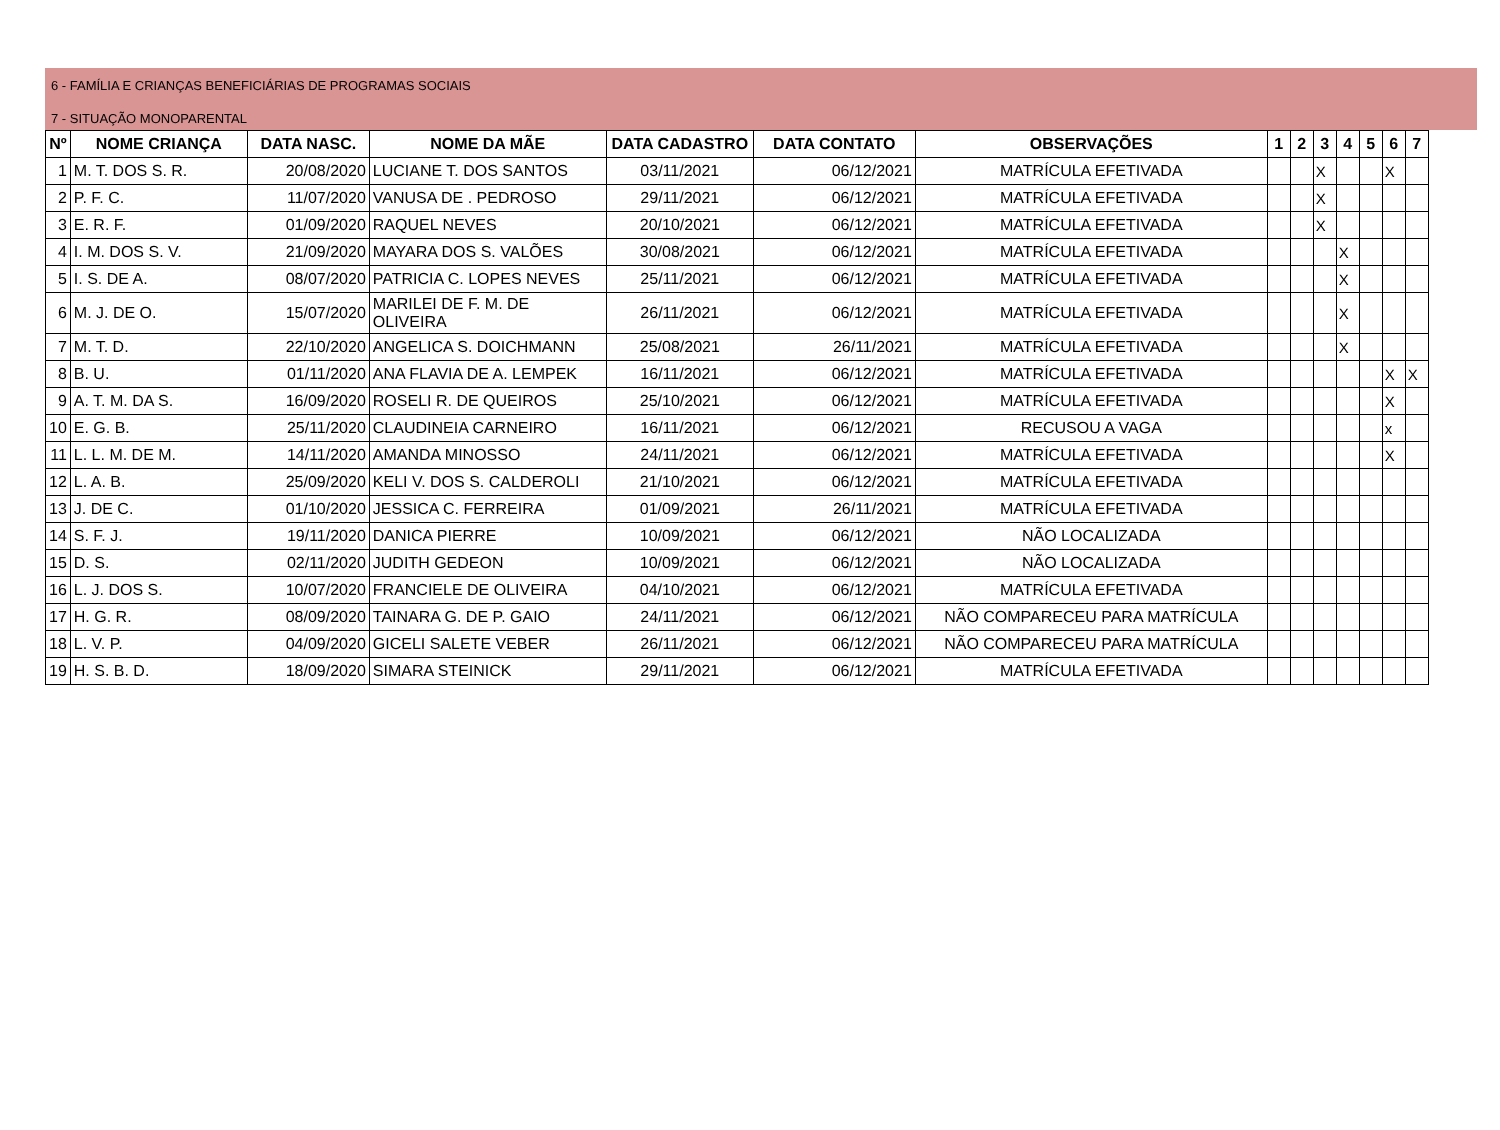6 - FAMÍLIA E CRIANÇAS BENEFICIÁRIAS DE PROGRAMAS SOCIAIS
7 - SITUAÇÃO MONOPARENTAL
| Nº | NOME CRIANÇA | DATA NASC. | NOME DA MÃE | DATA CADASTRO | DATA CONTATO | OBSERVAÇÕES | 1 | 2 | 3 | 4 | 5 | 6 | 7 |
| --- | --- | --- | --- | --- | --- | --- | --- | --- | --- | --- | --- | --- | --- |
| 1 | M. T. DOS S. R. | 20/08/2020 | LUCIANE T. DOS SANTOS | 03/11/2021 | 06/12/2021 | MATRÍCULA EFETIVADA | | | X | | | X | |
| 2 | P. F. C. | 11/07/2020 | VANUSA DE . PEDROSO | 29/11/2021 | 06/12/2021 | MATRÍCULA EFETIVADA | | | X | | | | |
| 3 | E. R. F. | 01/09/2020 | RAQUEL NEVES | 20/10/2021 | 06/12/2021 | MATRÍCULA EFETIVADA | | | X | | | | |
| 4 | I. M. DOS S. V. | 21/09/2020 | MAYARA DOS S. VALÕES | 30/08/2021 | 06/12/2021 | MATRÍCULA EFETIVADA | | | | X | | | |
| 5 | I. S. DE A. | 08/07/2020 | PATRICIA C. LOPES NEVES | 25/11/2021 | 06/12/2021 | MATRÍCULA EFETIVADA | | | | X | | | |
| 6 | M. J. DE O. | 15/07/2020 | MARILEI DE F. M. DE OLIVEIRA | 26/11/2021 | 06/12/2021 | MATRÍCULA EFETIVADA | | | | X | | | |
| 7 | M. T. D. | 22/10/2020 | ANGELICA S. DOICHMANN | 25/08/2021 | 26/11/2021 | MATRÍCULA EFETIVADA | | | | X | | | |
| 8 | B. U. | 01/11/2020 | ANA FLAVIA DE A. LEMPEK | 16/11/2021 | 06/12/2021 | MATRÍCULA EFETIVADA | | | | | | X | X |
| 9 | A. T. M. DA S. | 16/09/2020 | ROSELI R. DE QUEIROS | 25/10/2021 | 06/12/2021 | MATRÍCULA EFETIVADA | | | | | | X | |
| 10 | E. G. B. | 25/11/2020 | CLAUDINEIA CARNEIRO | 16/11/2021 | 06/12/2021 | RECUSOU A VAGA | | | | | | x | |
| 11 | L. L. M. DE M. | 14/11/2020 | AMANDA MINOSSO | 24/11/2021 | 06/12/2021 | MATRÍCULA EFETIVADA | | | | | | X | |
| 12 | L. A. B. | 25/09/2020 | KELI V. DOS S. CALDEROLI | 21/10/2021 | 06/12/2021 | MATRÍCULA EFETIVADA | | | | | | | |
| 13 | J. DE C. | 01/10/2020 | JESSICA C. FERREIRA | 01/09/2021 | 26/11/2021 | MATRÍCULA EFETIVADA | | | | | | | |
| 14 | S. F. J. | 19/11/2020 | DANICA PIERRE | 10/09/2021 | 06/12/2021 | NÃO LOCALIZADA | | | | | | | |
| 15 | D. S. | 02/11/2020 | JUDITH GEDEON | 10/09/2021 | 06/12/2021 | NÃO LOCALIZADA | | | | | | | |
| 16 | L. J. DOS S. | 10/07/2020 | FRANCIELE DE OLIVEIRA | 04/10/2021 | 06/12/2021 | MATRÍCULA EFETIVADA | | | | | | | |
| 17 | H. G. R. | 08/09/2020 | TAINARA G. DE P. GAIO | 24/11/2021 | 06/12/2021 | NÃO COMPARECEU PARA MATRÍCULA | | | | | | | |
| 18 | L. V. P. | 04/09/2020 | GICELI SALETE VEBER | 26/11/2021 | 06/12/2021 | NÃO COMPARECEU PARA MATRÍCULA | | | | | | | |
| 19 | H. S. B. D. | 18/09/2020 | SIMARA STEINICK | 29/11/2021 | 06/12/2021 | MATRÍCULA EFETIVADA | | | | | | | |